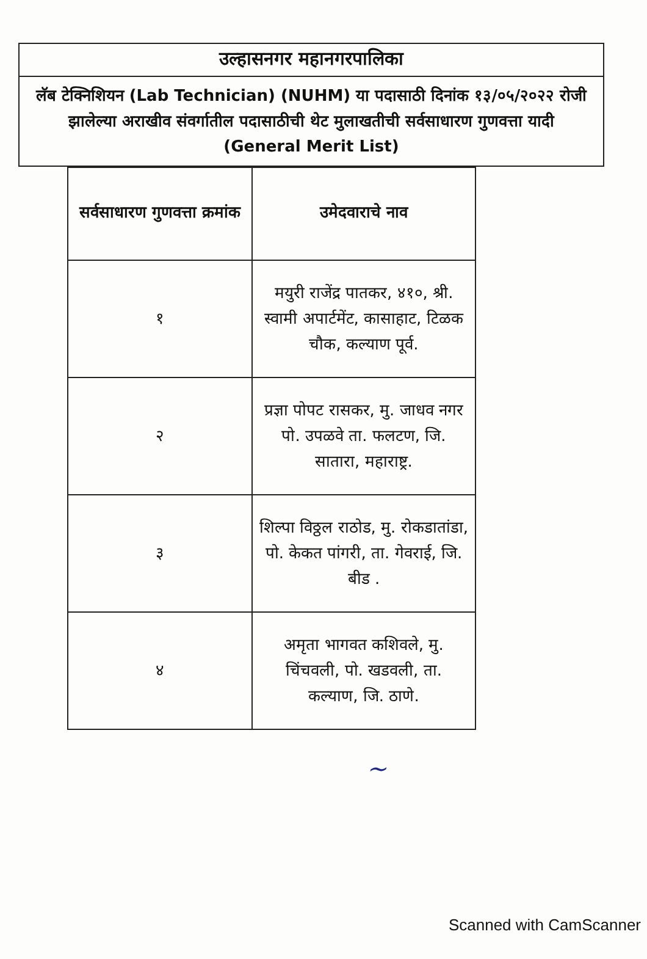उल्हासनगर महानगरपालिका
लॅब टेक्निशियन (Lab Technician) (NUHM) या पदासाठी दिनांक १३/०५/२०२२ रोजी झालेल्या अराखीव संवर्गातील पदासाठीची थेट मुलाखतीची सर्वसाधारण गुणवत्ता यादी (General Merit List)
| सर्वसाधारण गुणवत्ता क्रमांक | उमेदवाराचे नाव |
| --- | --- |
| १ | मयुरी राजेंद्र पातकर, ४१०, श्री. स्वामी अपार्टमेंट, कासाहाट, टिळक चौक, कल्याण पूर्व. |
| २ | प्रज्ञा पोपट रासकर, मु. जाधव नगर पो. उपळवे ता. फलटण, जि. सातारा, महाराष्ट्र. |
| ३ | शिल्पा विठ्ठल राठोड, मु. रोकडातांडा, पो. केकत पांगरी, ता. गेवराई, जि. बीड . |
| ४ | अमृता भागवत कशिवले, मु. चिंचवली, पो. खडवली, ता. कल्याण, जि. ठाणे. |
~
Scanned with CamScanner